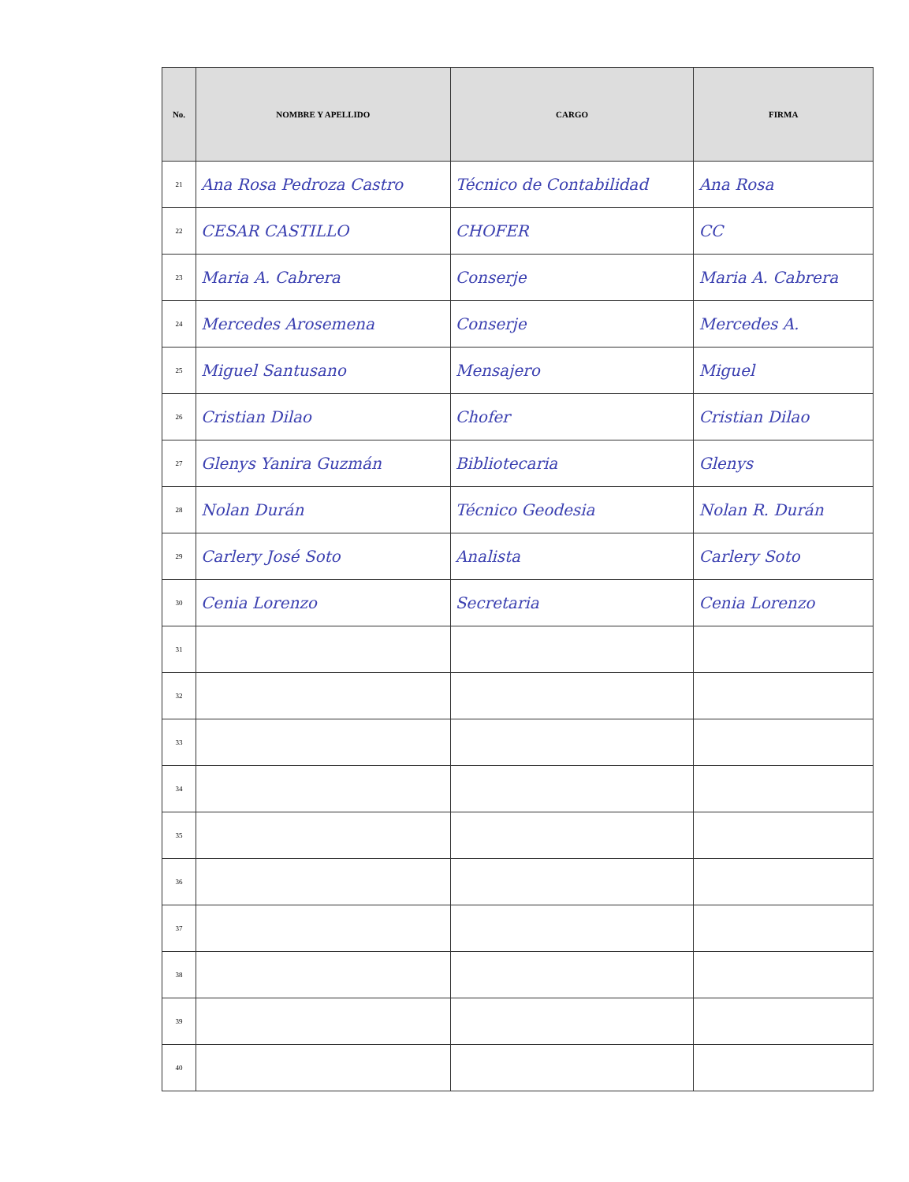| No. | NOMBRE Y APELLIDO | CARGO | FIRMA |
| --- | --- | --- | --- |
| 21 | Ana Rosa Pedroza Castro | Técnico de Contabilidad | Ana Rosa |
| 22 | CESAR CASTILLO | CHOFER | CC |
| 23 | Maria A. Cabrera | Conserje | Maria A. Cabrera |
| 24 | Mercedes Arosemena | Conserje | Mercedes A. |
| 25 | Miguel Santusano | Mensajero | Miguel |
| 26 | Cristian Dilao | Chofer | Cristian Dilao |
| 27 | Glenys Yanira Guzmán | Bibliotecaria | Glenys |
| 28 | Nolan Durán | Técnico Geodesia | Nolan R. Durán |
| 29 | Carlery José Soto | Analista | Carlery Soto |
| 30 | Cenia Lorenzo | Secretaria | Cenia Lorenzo |
| 31 | | | |
| 32 | | | |
| 33 | | | |
| 34 | | | |
| 35 | | | |
| 36 | | | |
| 37 | | | |
| 38 | | | |
| 39 | | | |
| 40 | | | |